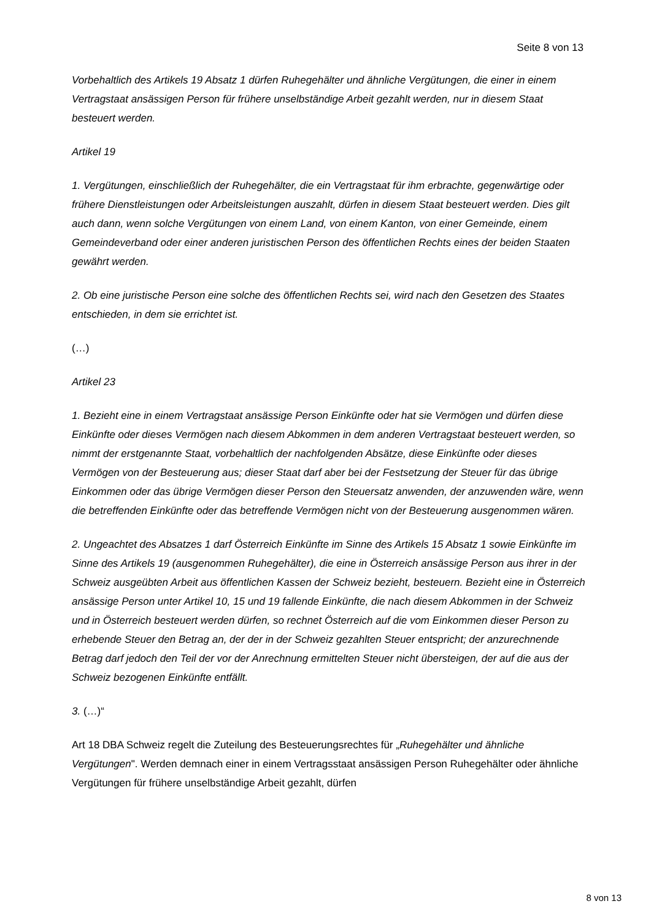Seite 8 von 13
Vorbehaltlich des Artikels 19 Absatz 1 dürfen Ruhegehälter und ähnliche Vergütungen, die einer in einem Vertragstaat ansässigen Person für frühere unselbständige Arbeit gezahlt werden, nur in diesem Staat besteuert werden.
Artikel 19
1. Vergütungen, einschließlich der Ruhegehälter, die ein Vertragstaat für ihm erbrachte, gegenwärtige oder frühere Dienstleistungen oder Arbeitsleistungen auszahlt, dürfen in diesem Staat besteuert werden. Dies gilt auch dann, wenn solche Vergütungen von einem Land, von einem Kanton, von einer Gemeinde, einem Gemeindeverband oder einer anderen juristischen Person des öffentlichen Rechts eines der beiden Staaten gewährt werden.
2. Ob eine juristische Person eine solche des öffentlichen Rechts sei, wird nach den Gesetzen des Staates entschieden, in dem sie errichtet ist.
(…)
Artikel 23
1. Bezieht eine in einem Vertragstaat ansässige Person Einkünfte oder hat sie Vermögen und dürfen diese Einkünfte oder dieses Vermögen nach diesem Abkommen in dem anderen Vertragstaat besteuert werden, so nimmt der erstgenannte Staat, vorbehaltlich der nachfolgenden Absätze, diese Einkünfte oder dieses Vermögen von der Besteuerung aus; dieser Staat darf aber bei der Festsetzung der Steuer für das übrige Einkommen oder das übrige Vermögen dieser Person den Steuersatz anwenden, der anzuwenden wäre, wenn die betreffenden Einkünfte oder das betreffende Vermögen nicht von der Besteuerung ausgenommen wären.
2. Ungeachtet des Absatzes 1 darf Österreich Einkünfte im Sinne des Artikels 15 Absatz 1 sowie Einkünfte im Sinne des Artikels 19 (ausgenommen Ruhegehälter), die eine in Österreich ansässige Person aus ihrer in der Schweiz ausgeübten Arbeit aus öffentlichen Kassen der Schweiz bezieht, besteuern. Bezieht eine in Österreich ansässige Person unter Artikel 10, 15 und 19 fallende Einkünfte, die nach diesem Abkommen in der Schweiz und in Österreich besteuert werden dürfen, so rechnet Österreich auf die vom Einkommen dieser Person zu erhebende Steuer den Betrag an, der der in der Schweiz gezahlten Steuer entspricht; der anzurechnende Betrag darf jedoch den Teil der vor der Anrechnung ermittelten Steuer nicht übersteigen, der auf die aus der Schweiz bezogenen Einkünfte entfällt.
3. (…)“
Art 18 DBA Schweiz regelt die Zuteilung des Besteuerungsrechtes für „Ruhegehälter und ähnliche Vergütungen". Werden demnach einer in einem Vertragsstaat ansässigen Person Ruhegehälter oder ähnliche Vergütungen für frühere unselbständige Arbeit gezahlt, dürfen
8 von 13